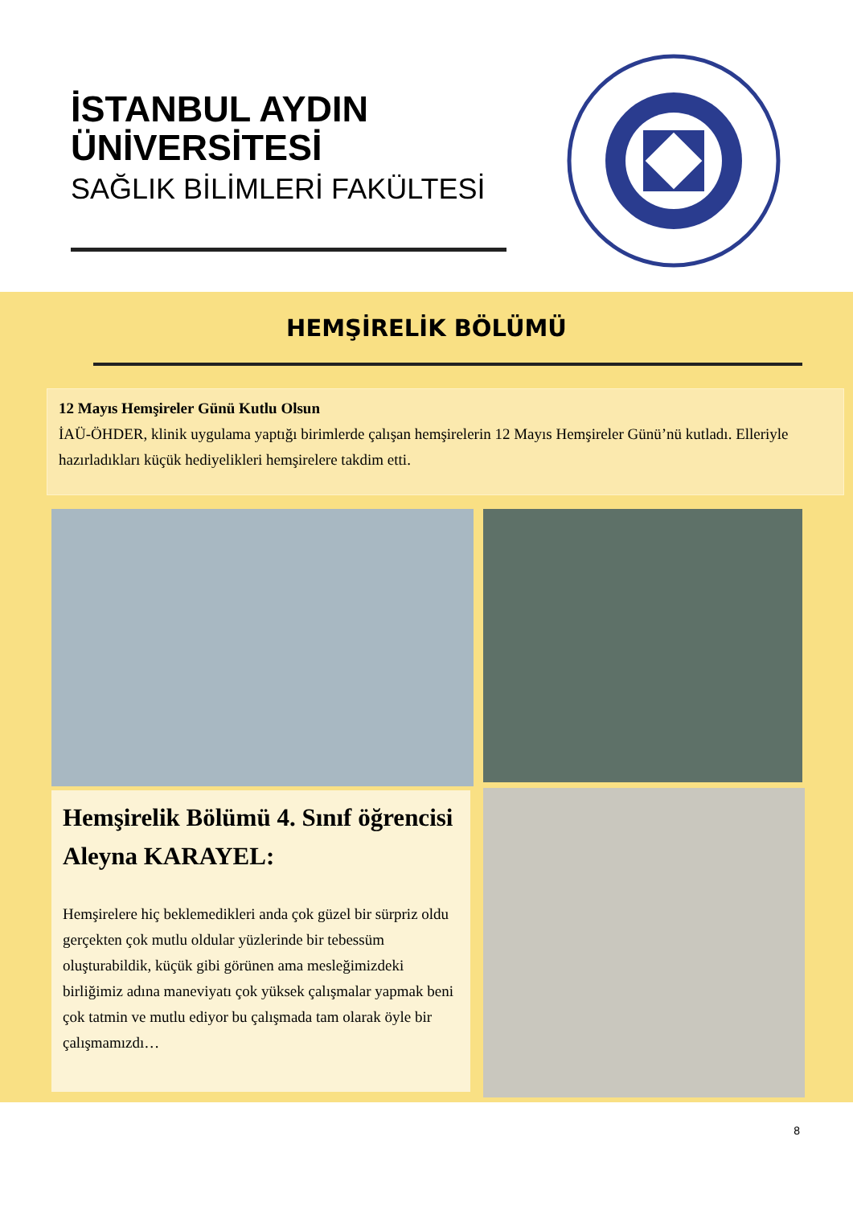İSTANBUL AYDIN
ÜNİVERSİTESİ
SAĞLIK BİLİMLERİ FAKÜLTESİ
HEMŞİRELİK BÖLÜMÜ
12 Mayıs Hemşireler Günü Kutlu Olsun
İAÜ-ÖHDER, klinik uygulama yaptığı birimlerde çalışan hemşirelerin 12 Mayıs Hemşireler Günü’nü kutladı. Elleriyle hazırladıkları küçük hediyelikleri hemşirelere takdim etti.
Hemşirelik Bölümü 4. Sınıf öğrencisi Aleyna KARAYEL:
Hemşirelere hiç beklemedikleri anda çok güzel bir sürpriz oldu gerçekten çok mutlu oldular yüzlerinde bir tebessüm oluşturabildik, küçük gibi görünen ama mesleğimizdeki birliğimiz adına maneviyatı çok yüksek çalışmalar yapmak beni çok tatmin ve mutlu ediyor bu çalışmada tam olarak öyle bir çalışmamızdı…
8